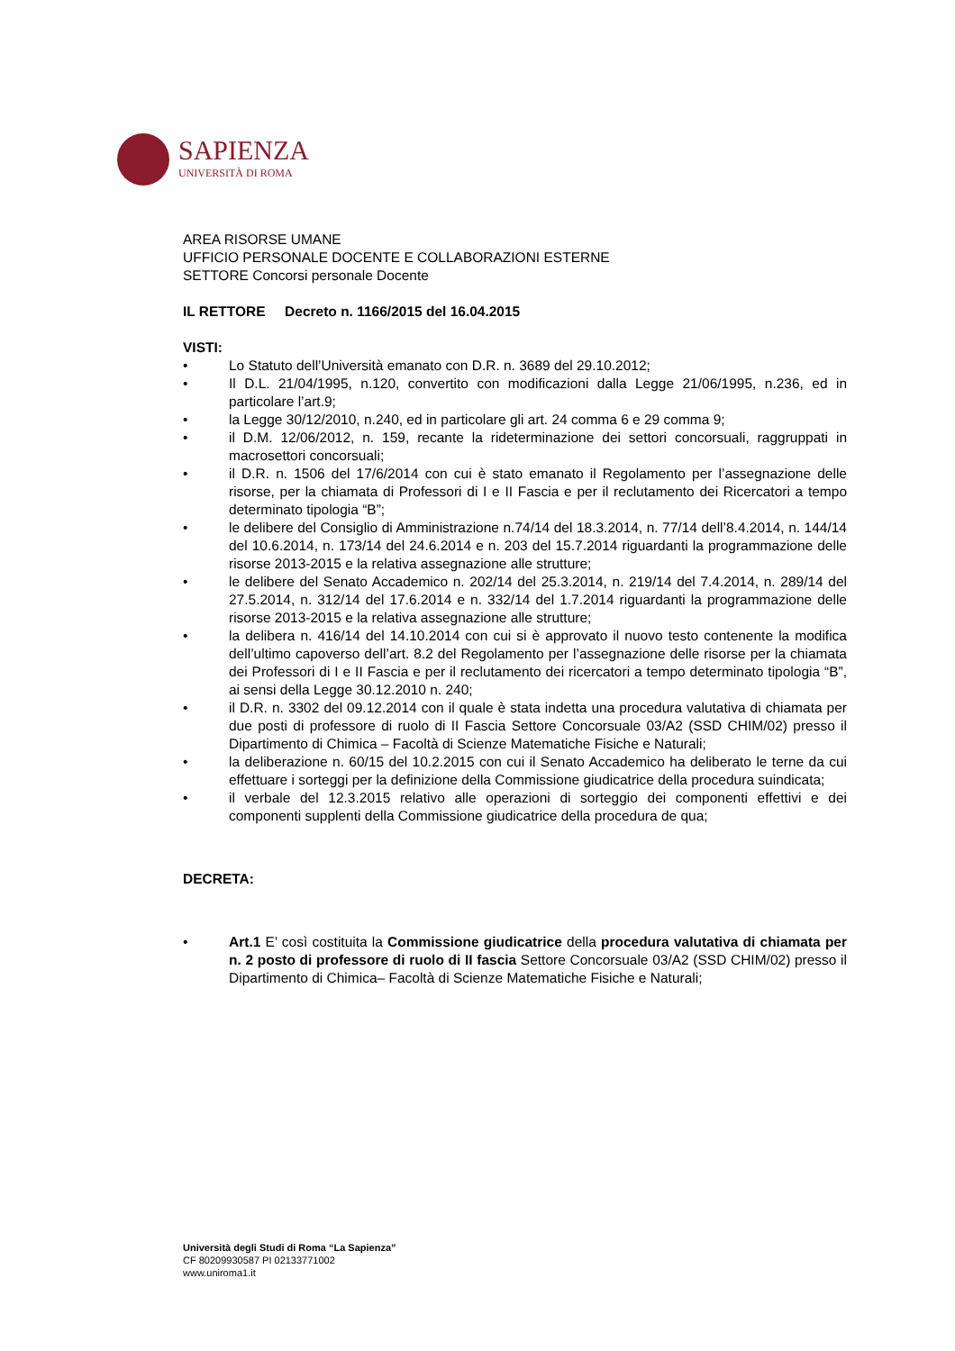SAPIENZA
UNIVERSITÀ DI ROMA
AREA RISORSE UMANE
UFFICIO PERSONALE DOCENTE E COLLABORAZIONI ESTERNE
SETTORE Concorsi personale Docente
IL RETTORE Decreto n. 1166/2015 del 16.04.2015
VISTI:
• Lo Statuto dell’Università emanato con D.R. n. 3689 del 29.10.2012;
• Il D.L. 21/04/1995, n.120, convertito con modificazioni dalla Legge 21/06/1995, n.236, ed in particolare l’art.9;
• la Legge 30/12/2010, n.240, ed in particolare gli art. 24 comma 6 e 29 comma 9;
• il D.M. 12/06/2012, n. 159, recante la rideterminazione dei settori concorsuali, raggruppati in macrosettori concorsuali;
• il D.R. n. 1506 del 17/6/2014 con cui è stato emanato il Regolamento per l’assegnazione delle risorse, per la chiamata di Professori di I e II Fascia e per il reclutamento dei Ricercatori a tempo determinato tipologia “B”;
• le delibere del Consiglio di Amministrazione n.74/14 del 18.3.2014, n. 77/14 dell’8.4.2014, n. 144/14 del 10.6.2014, n. 173/14 del 24.6.2014 e n. 203 del 15.7.2014 riguardanti la programmazione delle risorse 2013-2015 e la relativa assegnazione alle strutture;
• le delibere del Senato Accademico n. 202/14 del 25.3.2014, n. 219/14 del 7.4.2014, n. 289/14 del 27.5.2014, n. 312/14 del 17.6.2014 e n. 332/14 del 1.7.2014 riguardanti la programmazione delle risorse 2013-2015 e la relativa assegnazione alle strutture;
• la delibera n. 416/14 del 14.10.2014 con cui si è approvato il nuovo testo contenente la modifica dell’ultimo capoverso dell’art. 8.2 del Regolamento per l’assegnazione delle risorse per la chiamata dei Professori di I e II Fascia e per il reclutamento dei ricercatori a tempo determinato tipologia “B”, ai sensi della Legge 30.12.2010 n. 240;
• il D.R. n. 3302 del 09.12.2014 con il quale è stata indetta una procedura valutativa di chiamata per due posti di professore di ruolo di II Fascia Settore Concorsuale 03/A2 (SSD CHIM/02) presso il Dipartimento di Chimica – Facoltà di Scienze Matematiche Fisiche e Naturali;
• la deliberazione n. 60/15 del 10.2.2015 con cui il Senato Accademico ha deliberato le terne da cui effettuare i sorteggi per la definizione della Commissione giudicatrice della procedura suindicata;
• il verbale del 12.3.2015 relativo alle operazioni di sorteggio dei componenti effettivi e dei componenti supplenti della Commissione giudicatrice della procedura de qua;
DECRETA:
• Art.1 E’ così costituita la Commissione giudicatrice della procedura valutativa di chiamata per n. 2 posto di professore di ruolo di II fascia Settore Concorsuale 03/A2 (SSD CHIM/02) presso il Dipartimento di Chimica– Facoltà di Scienze Matematiche Fisiche e Naturali;
Università degli Studi di Roma “La Sapienza”
CF 80209930587 PI 02133771002
www.uniroma1.it